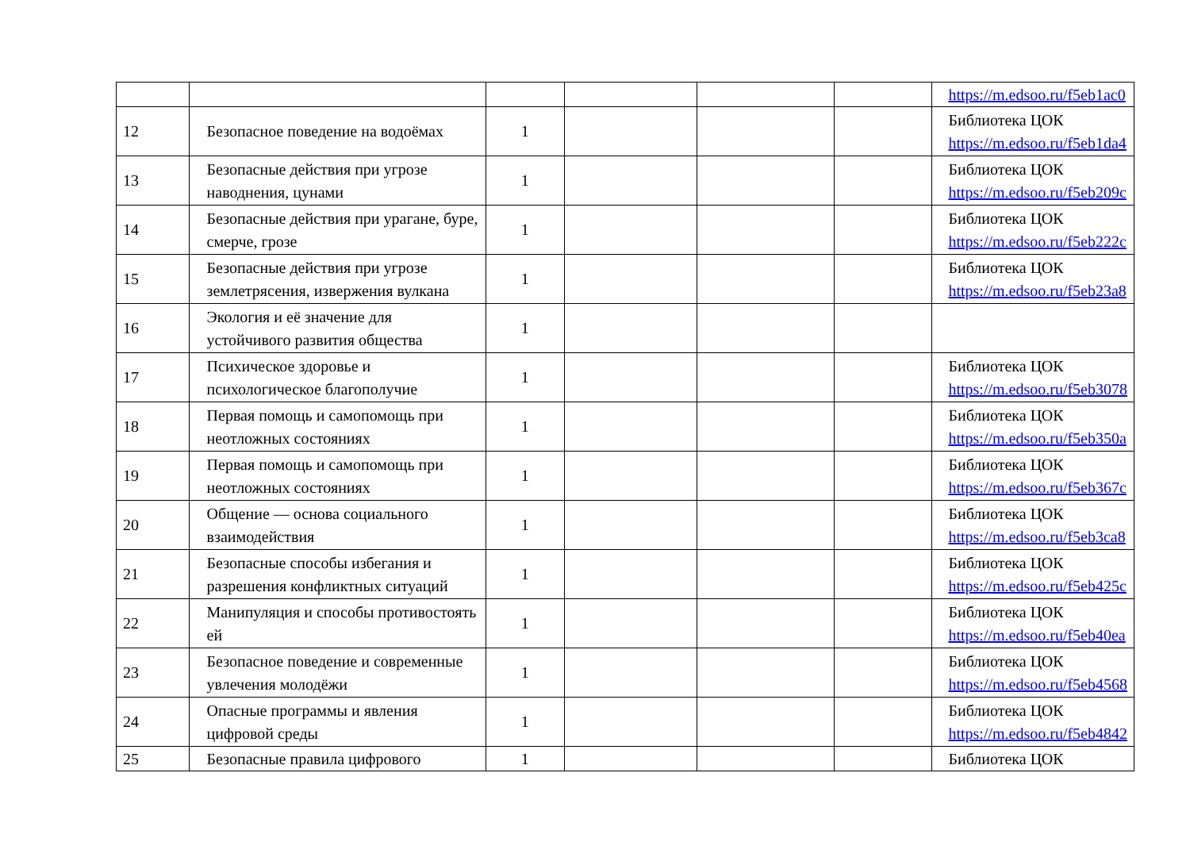| | | | | | | https://m.edsoo.ru/f5eb1ac0 |
| 12 | Безопасное поведение на водоёмах | 1 | | | | Библиотека ЦОК https://m.edsoo.ru/f5eb1da4 |
| 13 | Безопасные действия при угрозе наводнения, цунами | 1 | | | | Библиотека ЦОК https://m.edsoo.ru/f5eb209c |
| 14 | Безопасные действия при урагане, буре, смерче, грозе | 1 | | | | Библиотека ЦОК https://m.edsoo.ru/f5eb222c |
| 15 | Безопасные действия при угрозе землетрясения, извержения вулкана | 1 | | | | Библиотека ЦОК https://m.edsoo.ru/f5eb23a8 |
| 16 | Экология и её значение для устойчивого развития общества | 1 | | | | |
| 17 | Психическое здоровье и психологическое благополучие | 1 | | | | Библиотека ЦОК https://m.edsoo.ru/f5eb3078 |
| 18 | Первая помощь и самопомощь при неотложных состояниях | 1 | | | | Библиотека ЦОК https://m.edsoo.ru/f5eb350a |
| 19 | Первая помощь и самопомощь при неотложных состояниях | 1 | | | | Библиотека ЦОК https://m.edsoo.ru/f5eb367c |
| 20 | Общение — основа социального взаимодействия | 1 | | | | Библиотека ЦОК https://m.edsoo.ru/f5eb3ca8 |
| 21 | Безопасные способы избегания и разрешения конфликтных ситуаций | 1 | | | | Библиотека ЦОК https://m.edsoo.ru/f5eb425c |
| 22 | Манипуляция и способы противостоять ей | 1 | | | | Библиотека ЦОК https://m.edsoo.ru/f5eb40ea |
| 23 | Безопасное поведение и современные увлечения молодёжи | 1 | | | | Библиотека ЦОК https://m.edsoo.ru/f5eb4568 |
| 24 | Опасные программы и явления цифровой среды | 1 | | | | Библиотека ЦОК https://m.edsoo.ru/f5eb4842 |
| 25 | Безопасные правила цифрового | 1 | | | | Библиотека ЦОК |